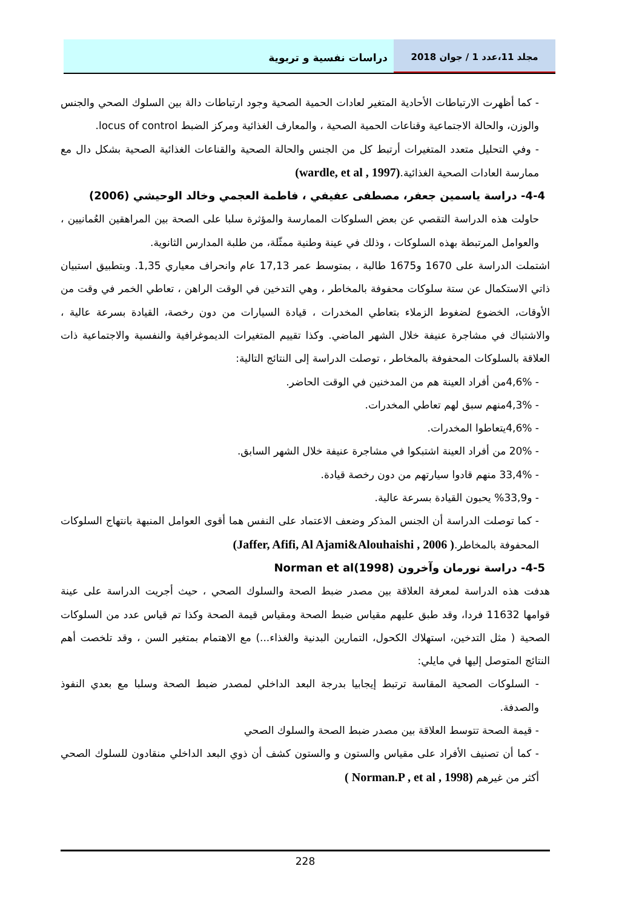دراسات نفسية و تربوية مجلد 11،عدد 1 / جوان 2018
- كما أظهرت الارتباطات الأحادية المتغير لعادات الحمية الصحية وجود ارتباطات دالة بين السلوك الصحي والجنس والوزن، والحالة الاجتماعية وقناعات الحمية الصحية ، والمعارف الغذائية ومركز الضبط locus of control.
- وفي التحليل متعدد المتغيرات أرتبط كل من الجنس والحالة الصحية والقناعات الغذائية الصحية بشكل دال مع ممارسة العادات الصحية الغذائية.(wardle, et al , 1997)
4-4- دراسة ياسمين جعفر، مصطفى عفيفي ، فاطمة العجمي وخالد الوحيشي (2006)
حاولت هذه الدراسة التقصي عن بعض السلوكات الممارسة والمؤثرة سلبا على الصحة بين المراهقين العُمانيين ، والعوامل المرتبطة بهذه السلوكات ، وذلك في عينة وطنية ممثّلة، من طلبة المدارس الثانوية.
اشتملت الدراسة على 1670 و1675 طالبة ، بمتوسط عمر 17,13 عام وانحراف معياري 1,35. وبتطبيق استبيان ذاتي الاستكمال عن ستة سلوكات محفوفة بالمخاطر ، وهي التدخين في الوقت الراهن ، تعاطي الخمر في وقت من الأوقات، الخضوع لضغوط الزملاء بتعاطي المخدرات ، قيادة السيارات من دون رخصة، القيادة بسرعة عالية ، والاشتباك في مشاجرة عنيفة خلال الشهر الماضي. وكذا تقييم المتغيرات الديموغرافية والنفسية والاجتماعية ذات العلاقة بالسلوكات المحفوفة بالمخاطر ، توصلت الدراسة إلى النتائج التالية:
- 4,6%من أفراد العينة هم من المدخنين في الوقت الحاضر.
- 4,3%منهم سبق لهم تعاطي المخدرات.
- 4,6%يتعاطوا المخدرات.
- 20% من أفراد العينة اشتبكوا في مشاجرة عنيفة خلال الشهر السابق.
- 33,4% منهم قادوا سيارتهم من دون رخصة قيادة.
- و33,9% يحبون القيادة بسرعة عالية.
- كما توصلت الدراسة أن الجنس المذكر وضعف الاعتماد على النفس هما أقوى العوامل المنبهة بانتهاج السلوكات المحفوفة بالمخاطر.( Jaffer, Afifi, Al Ajami&Alouhaishi , 2006)
4-5- دراسة نورمان وآخرون Norman et al(1998)
هدفت هذه الدراسة لمعرفة العلاقة بين مصدر ضبط الصحة والسلوك الصحي ، حيث أجريت الدراسة على عينة قوامها 11632 فردا، وقد طبق عليهم مقياس ضبط الصحة ومقياس قيمة الصحة وكذا تم قياس عدد من السلوكات الصحية ( مثل التدخين، استهلاك الكحول، التمارين البدنية والغذاء...) مع الاهتمام بمتغير السن ، وقد تلخصت أهم النتائج المتوصل إليها في مايلي:
- السلوكات الصحية المقاسة ترتبط إيجابيا بدرجة البعد الداخلي لمصدر ضبط الصحة وسلبا مع بعدي النفوذ والصدفة.
- قيمة الصحة تتوسط العلاقة بين مصدر ضبط الصحة والسلوك الصحي
- كما أن تصنيف الأفراد على مقياس والستون و والستون كشف أن ذوي البعد الداخلي منقادون للسلوك الصحي أكثر من غيرهم (Norman.P , et al , 1998 )
228